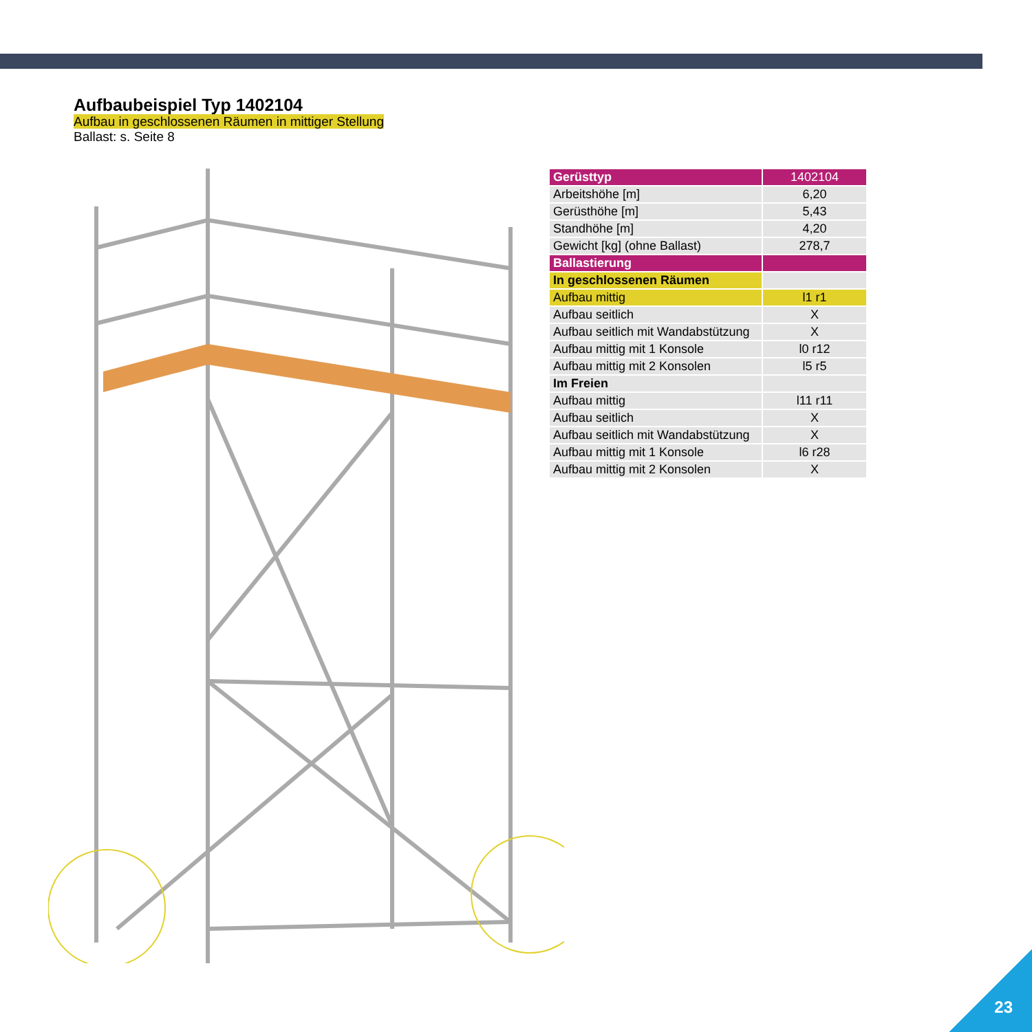Aufbaubeispiel Typ 1402104
Aufbau in geschlossenen Räumen in mittiger Stellung
Ballast: s. Seite 8
| Gerüsttyp | 1402104 |
| Arbeitshöhe [m] | 6,20 |
| Gerüsthöhe [m] | 5,43 |
| Standhöhe [m] | 4,20 |
| Gewicht [kg] (ohne Ballast) | 278,7 |
| Ballastierung | |
| In geschlossenen Räumen | |
| Aufbau mittig | l1 r1 |
| Aufbau seitlich | X |
| Aufbau seitlich mit Wandabstützung | X |
| Aufbau mittig mit 1 Konsole | l0 r12 |
| Aufbau mittig mit 2 Konsolen | l5 r5 |
| Im Freien | |
| Aufbau mittig | l11 r11 |
| Aufbau seitlich | X |
| Aufbau seitlich mit Wandabstützung | X |
| Aufbau mittig mit 1 Konsole | l6 r28 |
| Aufbau mittig mit 2 Konsolen | X |
23